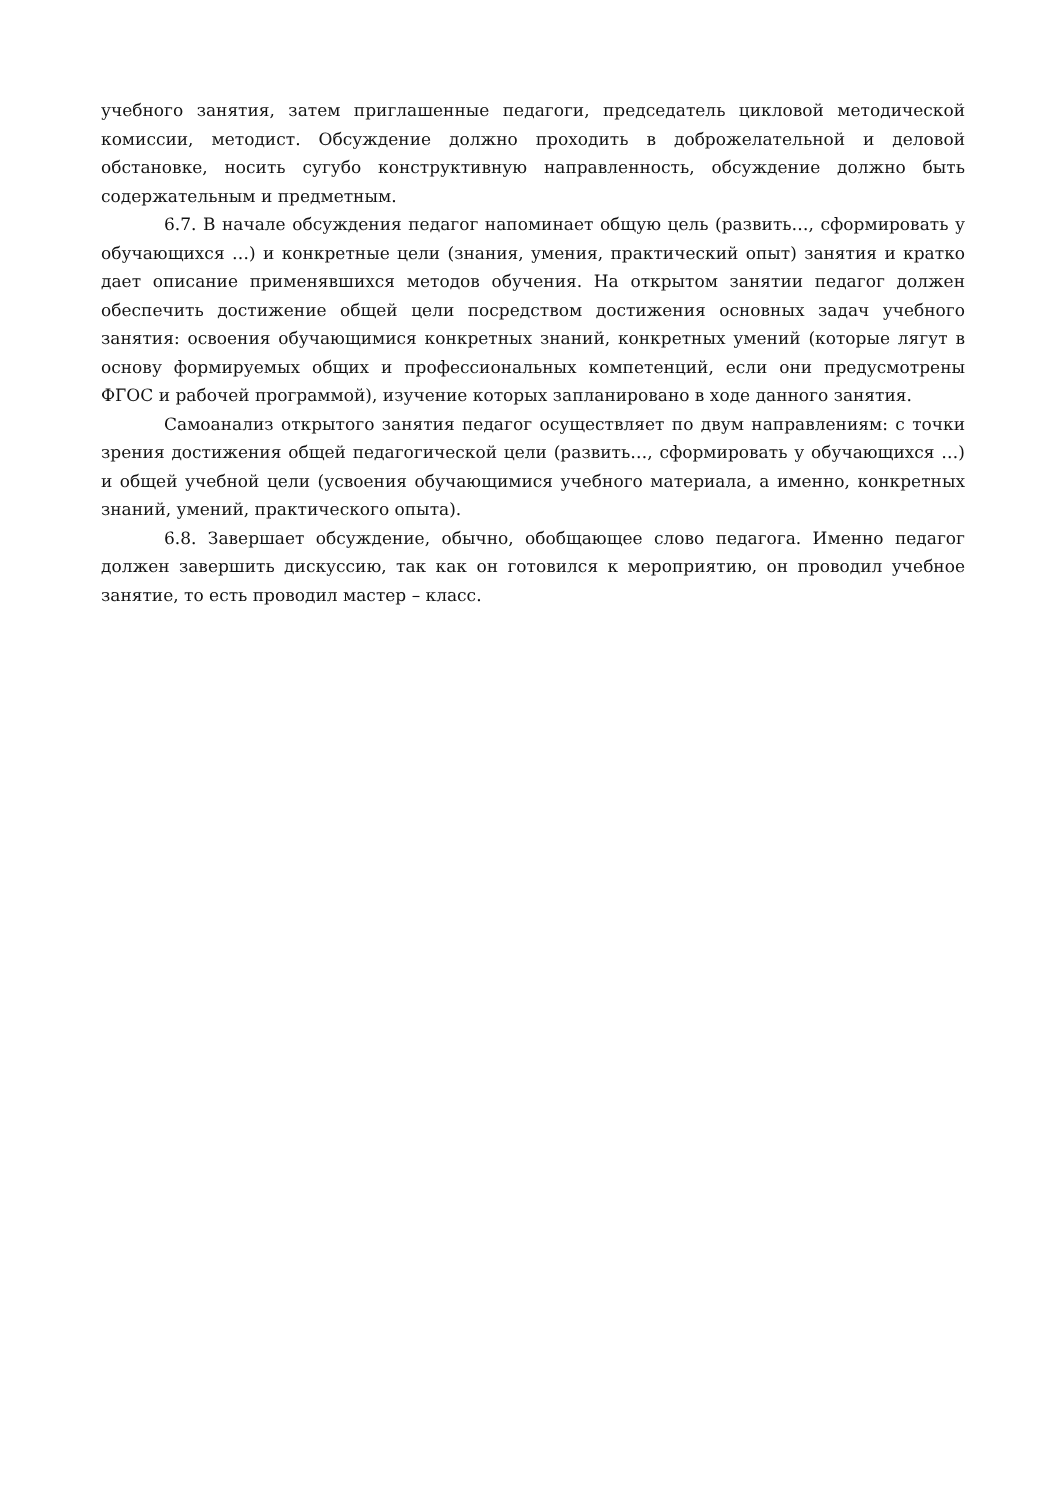учебного занятия, затем приглашенные педагоги, председатель цикловой методической комиссии, методист. Обсуждение должно проходить в доброжелательной и деловой обстановке, носить сугубо конструктивную направленность, обсуждение должно быть содержательным и предметным.
6.7. В начале обсуждения педагог напоминает общую цель (развить…, сформировать у обучающихся …) и конкретные цели (знания, умения, практический опыт) занятия и кратко дает описание применявшихся методов обучения. На открытом занятии педагог должен обеспечить достижение общей цели посредством достижения основных задач учебного занятия: освоения обучающимися конкретных знаний, конкретных умений (которые лягут в основу формируемых общих и профессиональных компетенций, если они предусмотрены ФГОС и рабочей программой), изучение которых запланировано в ходе данного занятия.
Самоанализ открытого занятия педагог осуществляет по двум направлениям: с точки зрения достижения общей педагогической цели (развить…, сформировать у обучающихся …) и общей учебной цели (усвоения обучающимися учебного материала, а именно, конкретных знаний, умений, практического опыта).
6.8. Завершает обсуждение, обычно, обобщающее слово педагога. Именно педагог должен завершить дискуссию, так как он готовился к мероприятию, он проводил учебное занятие, то есть проводил мастер – класс.